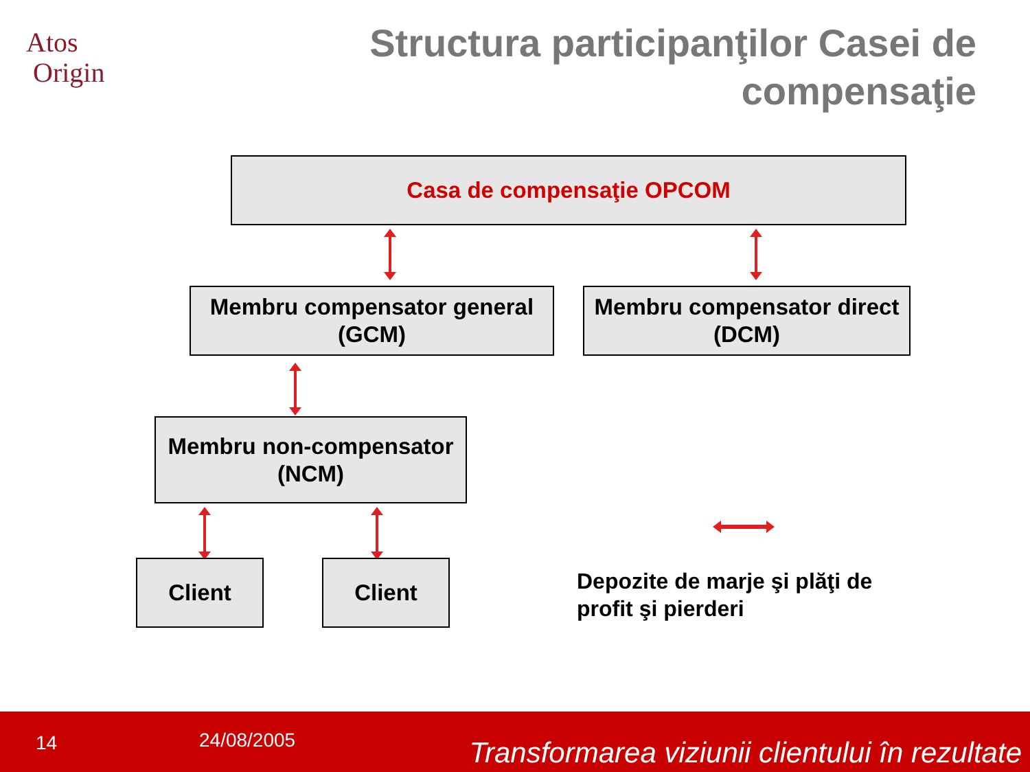Atos
Origin
Structura participanţilor Casei de compensaţie
Casa de compensaţie OPCOM
Membru compensator general
(GCM)
Membru compensator direct
(DCM)
Membru non-compensator
(NCM)
Client Client
Depozite de marje şi plăţi de
profit şi pierderi
14 24/08/2005 Transformarea viziunii clientului în rezultate